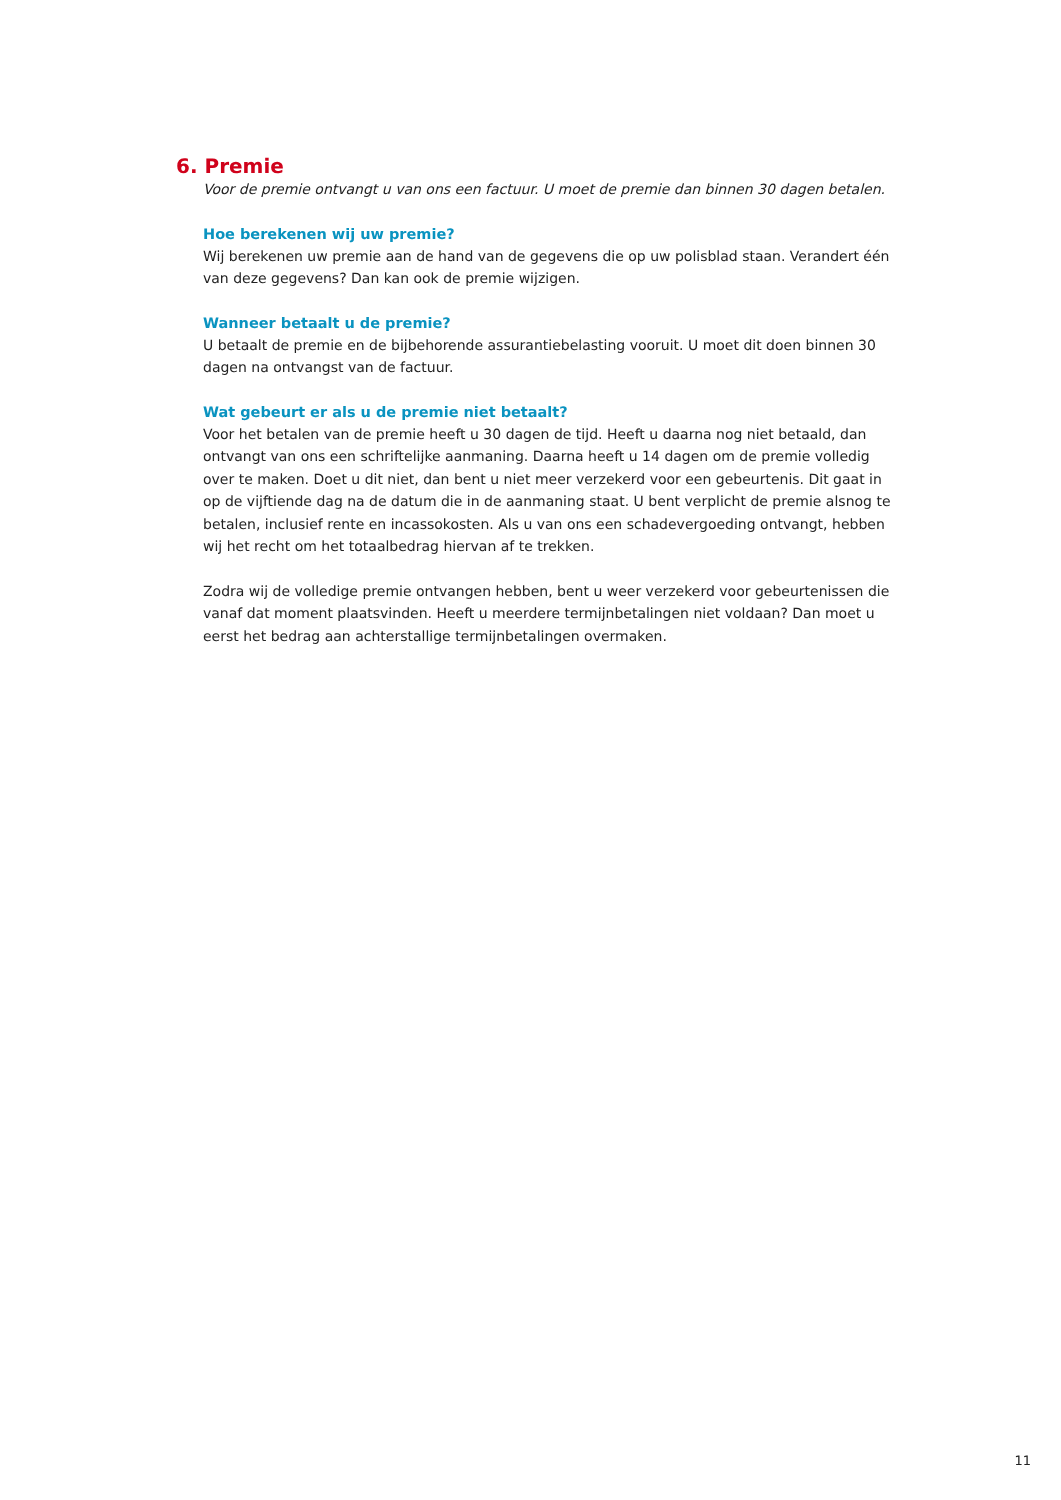6. Premie
Voor de premie ontvangt u van ons een factuur. U moet de premie dan binnen 30 dagen betalen.
Hoe berekenen wij uw premie?
Wij berekenen uw premie aan de hand van de gegevens die op uw polisblad staan. Verandert één van deze gegevens? Dan kan ook de premie wijzigen.
Wanneer betaalt u de premie?
U betaalt de premie en de bijbehorende assurantiebelasting vooruit. U moet dit doen binnen 30 dagen na ontvangst van de factuur.
Wat gebeurt er als u de premie niet betaalt?
Voor het betalen van de premie heeft u 30 dagen de tijd. Heeft u daarna nog niet betaald, dan ontvangt van ons een schriftelijke aanmaning. Daarna heeft u 14 dagen om de premie volledig over te maken. Doet u dit niet, dan bent u niet meer verzekerd voor een gebeurtenis. Dit gaat in op de vijftiende dag na de datum die in de aanmaning staat. U bent verplicht de premie alsnog te betalen, inclusief rente en incassokosten. Als u van ons een schadevergoeding ontvangt, hebben wij het recht om het totaalbedrag hiervan af te trekken.
Zodra wij de volledige premie ontvangen hebben, bent u weer verzekerd voor gebeurtenissen die vanaf dat moment plaatsvinden. Heeft u meerdere termijnbetalingen niet voldaan? Dan moet u eerst het bedrag aan achterstallige termijnbetalingen overmaken.
11